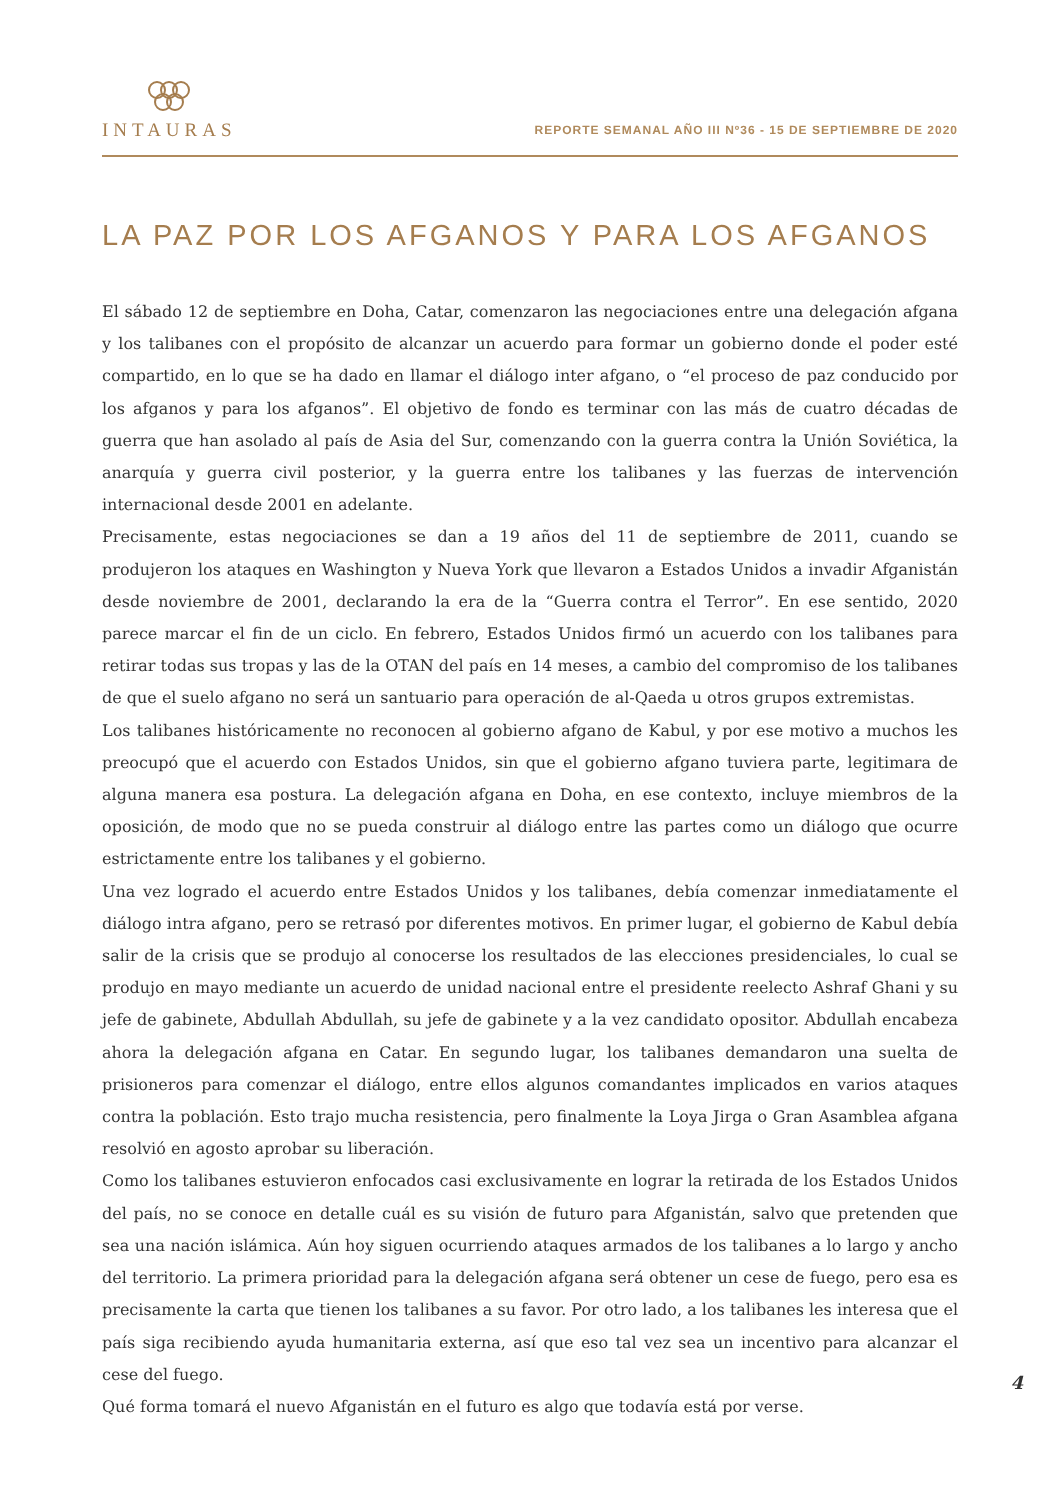INTAURAS
REPORTE SEMANAL AÑO III Nº36 - 15 DE SEPTIEMBRE DE 2020
LA PAZ POR LOS AFGANOS Y PARA LOS AFGANOS
El sábado 12 de septiembre en Doha, Catar, comenzaron las negociaciones entre una delegación afgana y los talibanes con el propósito de alcanzar un acuerdo para formar un gobierno donde el poder esté compartido, en lo que se ha dado en llamar el diálogo inter afgano, o “el proceso de paz conducido por los afganos y para los afganos”. El objetivo de fondo es terminar con las más de cuatro décadas de guerra que han asolado al país de Asia del Sur, comenzando con la guerra contra la Unión Soviética, la anarquía y guerra civil posterior, y la guerra entre los talibanes y las fuerzas de intervención internacional desde 2001 en adelante.
Precisamente, estas negociaciones se dan a 19 años del 11 de septiembre de 2011, cuando se produjeron los ataques en Washington y Nueva York que llevaron a Estados Unidos a invadir Afganistán desde noviembre de 2001, declarando la era de la “Guerra contra el Terror”. En ese sentido, 2020 parece marcar el fin de un ciclo. En febrero, Estados Unidos firmó un acuerdo con los talibanes para retirar todas sus tropas y las de la OTAN del país en 14 meses, a cambio del compromiso de los talibanes de que el suelo afgano no será un santuario para operación de al-Qaeda u otros grupos extremistas.
Los talibanes históricamente no reconocen al gobierno afgano de Kabul, y por ese motivo a muchos les preocupó que el acuerdo con Estados Unidos, sin que el gobierno afgano tuviera parte, legitimara de alguna manera esa postura. La delegación afgana en Doha, en ese contexto, incluye miembros de la oposición, de modo que no se pueda construir al diálogo entre las partes como un diálogo que ocurre estrictamente entre los talibanes y el gobierno.
Una vez logrado el acuerdo entre Estados Unidos y los talibanes, debía comenzar inmediatamente el diálogo intra afgano, pero se retrasó por diferentes motivos. En primer lugar, el gobierno de Kabul debía salir de la crisis que se produjo al conocerse los resultados de las elecciones presidenciales, lo cual se produjo en mayo mediante un acuerdo de unidad nacional entre el presidente reelecto Ashraf Ghani y su jefe de gabinete, Abdullah Abdullah, su jefe de gabinete y a la vez candidato opositor. Abdullah encabeza ahora la delegación afgana en Catar. En segundo lugar, los talibanes demandaron una suelta de prisioneros para comenzar el diálogo, entre ellos algunos comandantes implicados en varios ataques contra la población. Esto trajo mucha resistencia, pero finalmente la Loya Jirga o Gran Asamblea afgana resolvió en agosto aprobar su liberación.
Como los talibanes estuvieron enfocados casi exclusivamente en lograr la retirada de los Estados Unidos del país, no se conoce en detalle cuál es su visión de futuro para Afganistán, salvo que pretenden que sea una nación islámica. Aún hoy siguen ocurriendo ataques armados de los talibanes a lo largo y ancho del territorio. La primera prioridad para la delegación afgana será obtener un cese de fuego, pero esa es precisamente la carta que tienen los talibanes a su favor. Por otro lado, a los talibanes les interesa que el país siga recibiendo ayuda humanitaria externa, así que eso tal vez sea un incentivo para alcanzar el cese del fuego.
Qué forma tomará el nuevo Afganistán en el futuro es algo que todavía está por verse.
4